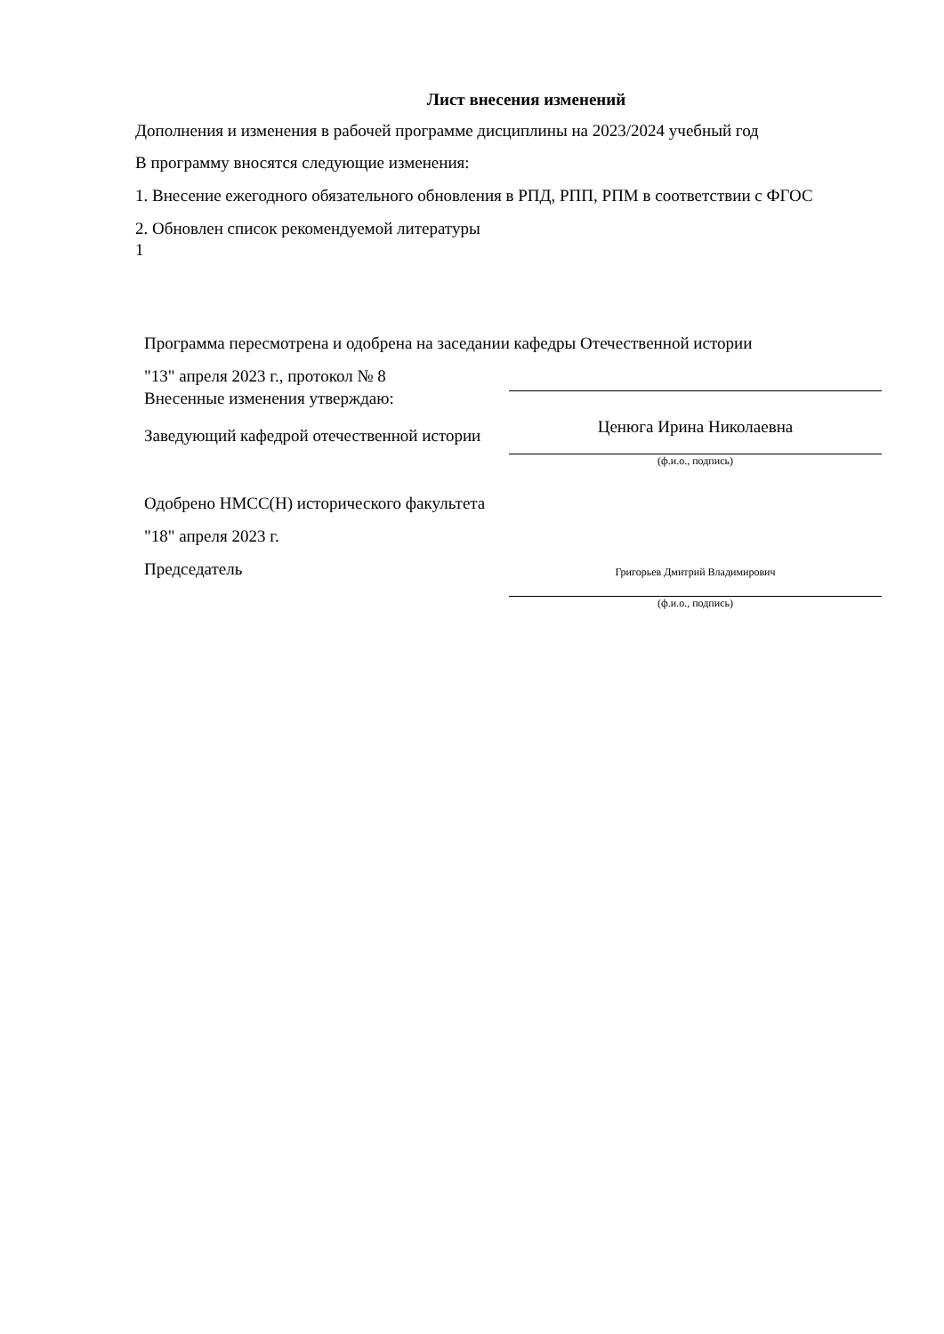Лист внесения изменений
Дополнения и изменения в рабочей программе дисциплины на 2023/2024 учебный год
В программу вносятся следующие изменения:
1. Внесение ежегодного обязательного обновления в РПД, РПП, РПМ в соответствии с ФГОС
2. Обновлен список рекомендуемой литературы
1
Программа пересмотрена и одобрена на заседании кафедры Отечественной истории
"13" апреля 2023 г., протокол № 8
Внесенные изменения утверждаю:
Заведующий кафедрой отечественной истории
Ценюга Ирина Николаевна
(ф.и.о., подпись)
Одобрено НМСС(Н) исторического факультета
"18" апреля 2023 г.
Председатель
Григорьев Дмитрий Владимирович
(ф.и.о., подпись)